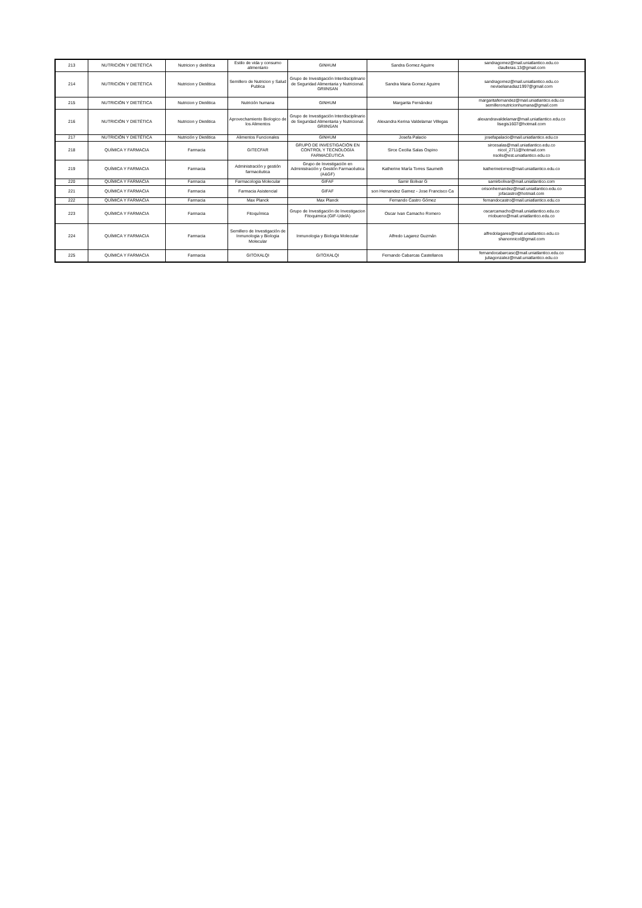| 213 | NUTRICIÓN Y DIETÉTICA | Nutricion y dietética | Estilo de vida y consumo alimentario | GINHUM | Sandra Gomez Aguirre | sandragomez@mail.uniatlantico.edu.co claulleras.13@gmail.com |
| 214 | NUTRICIÓN Y DIETÉTICA | Nutricion y Dietética | Semillero de Nutricion y Salud Publica | Grupo de Investigación Interdisciplinario de Seguridad Alimentaria y Nutricional. GRIINSAN | Sandra Maria Gomez Aguirre | sandragomez@mail.uniatlantico.edu.co neviselianadiaz1997@gmail.com |
| 215 | NUTRICIÓN Y DIETÉTICA | Nutricion y Dietética | Nutrición humana | GINHUM | Margarita Fernández | margaritafernandez@mail.uniatlantico.edu.co semilleronutricionhumana@gmail.com |
| 216 | NUTRICIÓN Y DIETÉTICA | Nutricion y Dietética | Aprovechamiento Biologico de los Alimentos | Grupo de Investigación Interdisciplinario de Seguridad Alimentaria y Nutricional. GRIINSAN | Alexandra Kerina Valdelamar Villegas | alexandravaldelamar@mail.uniatlantico.edu.co lisegis1607@hotmail.com |
| 217 | NUTRICIÓN Y DIETÉTICA | Nutrición y Dietética | Alimentos Funcionales | GINHUM | Josefa Palacio | josefapalacio@mail.uniatlantico.edu.co |
| 218 | QUÍMICA Y FARMACIA | Farmacia | GITECFAR | GRUPO DE INVESTIGACIÓN EN CONTROL Y TECNOLOGÍA FARMACÉUTICA | Sirce Cecilia Salas Ospino | sircesalas@mail.uniatlantico.edu.co nicol_2711@hotmail.com nsolis@est.uniatlantico.edu.co |
| 219 | QUÍMICA Y FARMACIA | Farmacia | Administración y gestión farmacéutica | Grupo de Investigación en Administración y Gestión Farmacéutica (A&GF) | Katherine María Torres Saumeth | katherinetorres@mail.uniatlantico.edu.co |
| 220 | QUÍMICA Y FARMACIA | Farmacia | Farmacologia Molecular | GIFAF | Samir Bolivar G | samirbolivar@mail.uniatlantico.com |
| 221 | QUÍMICA Y FARMACIA | Farmacia | Farmacia Asistencial | GIFAF | son Hernandez Gamez - Jose Francisco Ca | orisonhernandez@mail.uniatlantico.edu.co jofacastro@hotmail.com |
| 222 | QUÍMICA Y FARMACIA | Farmacia | Max Planck | Max Planck | Fernando Castro Gómez | fernandocastro@mail.uniatlantico.edu.co |
| 223 | QUÍMICA Y FARMACIA | Farmacia | Fitoquímica | Grupo de Investigación de Investigacion Fitoquimica (GIF-UdelA) | Oscar Ivan Camacho Romero | oscarcamacho@mail.uniatlantico.edu.co rriobueno@mail.uniatlantico.edu.co |
| 224 | QUÍMICA Y FARMACIA | Farmacia | Semillero de Investigación de Inmunologia y Biologia Molecular | Inmunologia y Biologia Molecular | Alfredo Lagarez Guzmán | alfredolagares@mail.uniatlantico.edu.co shanonnicol@gmail.com |
| 225 | QUÍMICA Y FARMACIA | Farmacia | GITOXALQI | GITOXALQI | Fernando Cabarcas Castellanos | fernandocabarcasc@mail.uniatlantico.edu.co juliagonzalez@mail.uniatlantico.edu.co |